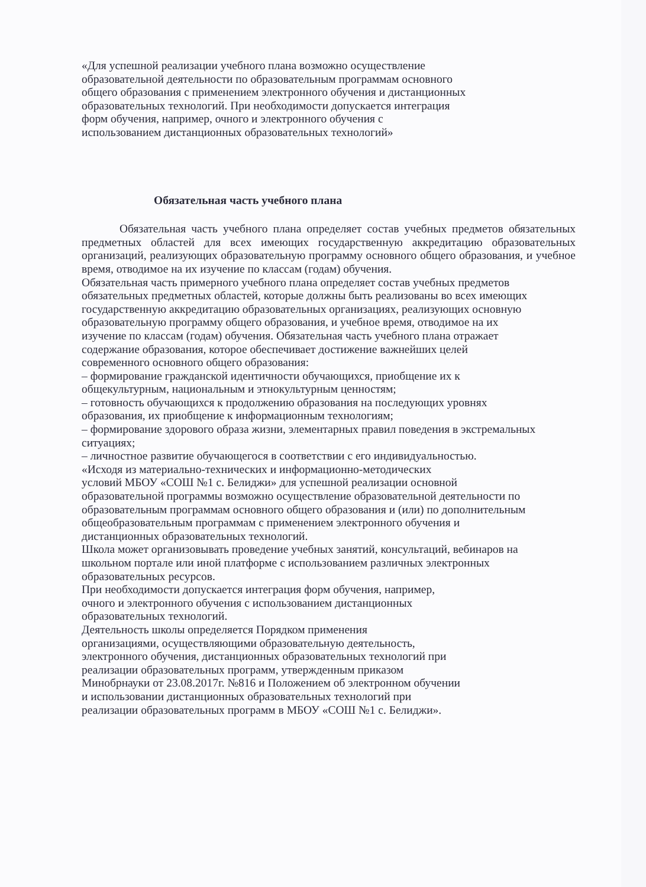«Для успешной реализации учебного плана возможно осуществление
образовательной деятельности по образовательным программам основного
общего образования с применением электронного обучения и дистанционных
образовательных технологий. При необходимости допускается интеграция
форм обучения, например, очного и электронного обучения с
использованием дистанционных образовательных технологий»
Обязательная часть учебного плана
Обязательная часть учебного плана определяет состав учебных предметов обязательных предметных областей для всех имеющих государственную аккредитацию образовательных организаций, реализующих образовательную программу основного общего образования, и учебное время, отводимое на их изучение по классам (годам) обучения.
Обязательная часть примерного учебного плана определяет состав учебных предметов
обязательных предметных областей, которые должны быть реализованы во всех имеющих
государственную аккредитацию образовательных организациях, реализующих основную
образовательную программу общего образования, и учебное время, отводимое на их
изучение по классам (годам) обучения. Обязательная часть учебного плана отражает
содержание образования, которое обеспечивает достижение важнейших целей
современного основного общего образования:
– формирование гражданской идентичности обучающихся, приобщение их к
общекультурным, национальным и этнокультурным ценностям;
– готовность обучающихся к продолжению образования на последующих уровнях
образования, их приобщение к информационным технологиям;
– формирование здорового образа жизни, элементарных правил поведения в экстремальных
ситуациях;
– личностное развитие обучающегося в соответствии с его индивидуальностью.
«Исходя из материально-технических и информационно-методических
условий МБОУ «СОШ №1 с. Белиджи» для успешной реализации основной
образовательной программы возможно осуществление образовательной деятельности по
образовательным программам основного общего образования и (или) по дополнительным
общеобразовательным программам с применением электронного обучения и
дистанционных образовательных технологий.
Школа может организовывать проведение учебных занятий, консультаций, вебинаров на
школьном портале или иной платформе с использованием различных электронных
образовательных ресурсов.
При необходимости допускается интеграция форм обучения, например,
очного и электронного обучения с использованием дистанционных
образовательных технологий.
Деятельность школы определяется Порядком применения
организациями, осуществляющими образовательную деятельность,
электронного обучения, дистанционных образовательных технологий при
реализации образовательных программ, утвержденным приказом
Минобрнауки от 23.08.2017г. №816 и Положением об электронном обучении
и использовании дистанционных образовательных технологий при
реализации образовательных программ в МБОУ «СОШ №1 с. Белиджи».